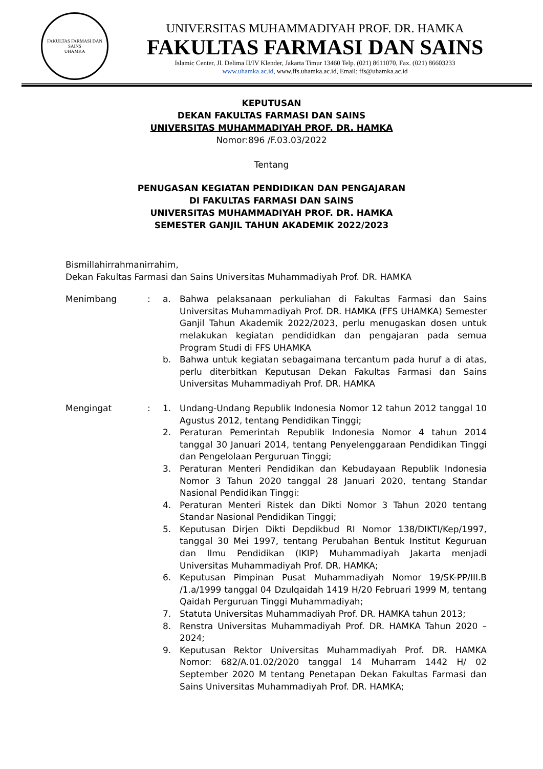FAKULTAS FARMASI DAN SAINS
UHAMKA
UNIVERSITAS MUHAMMADIYAH PROF. DR. HAMKA
FAKULTAS FARMASI DAN SAINS
Islamic Center, Jl. Delima II/IV Klender, Jakarta Timur 13460 Telp. (021) 8611070, Fax. (021) 86603233
www.uhamka.ac.id, www.ffs.uhamka.ac.id, Email: ffs@uhamka.ac.id
KEPUTUSAN
DEKAN FAKULTAS FARMASI DAN SAINS
UNIVERSITAS MUHAMMADIYAH PROF. DR. HAMKA
Nomor:896 /F.03.03/2022
Tentang
PENUGASAN KEGIATAN PENDIDIKAN DAN PENGAJARAN
DI FAKULTAS FARMASI DAN SAINS
UNIVERSITAS MUHAMMADIYAH PROF. DR. HAMKA
SEMESTER GANJIL TAHUN AKADEMIK 2022/2023
Bismillahirrahmanirrahim,
Dekan Fakultas Farmasi dan Sains Universitas Muhammadiyah Prof. DR. HAMKA
Menimbang : a. Bahwa pelaksanaan perkuliahan di Fakultas Farmasi dan Sains Universitas Muhammadiyah Prof. DR. HAMKA (FFS UHAMKA) Semester Ganjil Tahun Akademik 2022/2023, perlu menugaskan dosen untuk melakukan kegiatan pendididkan dan pengajaran pada semua Program Studi di FFS UHAMKA
b. Bahwa untuk kegiatan sebagaimana tercantum pada huruf a di atas, perlu diterbitkan Keputusan Dekan Fakultas Farmasi dan Sains Universitas Muhammadiyah Prof. DR. HAMKA
Mengingat : 1. Undang-Undang Republik Indonesia Nomor 12 tahun 2012 tanggal 10 Agustus 2012, tentang Pendidikan Tinggi;
2. Peraturan Pemerintah Republik Indonesia Nomor 4 tahun 2014 tanggal 30 Januari 2014, tentang Penyelenggaraan Pendidikan Tinggi dan Pengelolaan Perguruan Tinggi;
3. Peraturan Menteri Pendidikan dan Kebudayaan Republik Indonesia Nomor 3 Tahun 2020 tanggal 28 Januari 2020, tentang Standar Nasional Pendidikan Tinggi:
4. Peraturan Menteri Ristek dan Dikti Nomor 3 Tahun 2020 tentang Standar Nasional Pendidikan Tinggi;
5. Keputusan Dirjen Dikti Depdikbud RI Nomor 138/DIKTI/Kep/1997, tanggal 30 Mei 1997, tentang Perubahan Bentuk Institut Keguruan dan Ilmu Pendidikan (IKIP) Muhammadiyah Jakarta menjadi Universitas Muhammadiyah Prof. DR. HAMKA;
6. Keputusan Pimpinan Pusat Muhammadiyah Nomor 19/SK-PP/III.B /1.a/1999 tanggal 04 Dzulqaidah 1419 H/20 Februari 1999 M, tentang Qaidah Perguruan Tinggi Muhammadiyah;
7. Statuta Universitas Muhammadiyah Prof. DR. HAMKA tahun 2013;
8. Renstra Universitas Muhammadiyah Prof. DR. HAMKA Tahun 2020 – 2024;
9. Keputusan Rektor Universitas Muhammadiyah Prof. DR. HAMKA Nomor: 682/A.01.02/2020 tanggal 14 Muharram 1442 H/ 02 September 2020 M tentang Penetapan Dekan Fakultas Farmasi dan Sains Universitas Muhammadiyah Prof. DR. HAMKA;